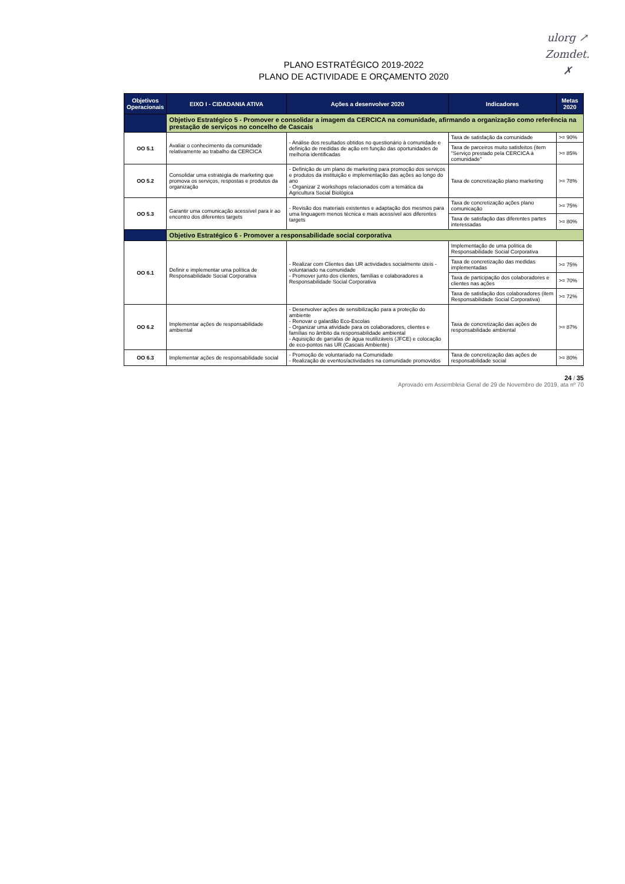ulorg ↗
Zomdet.
✗
PLANO ESTRATÉGICO 2019-2022
PLANO DE ACTIVIDADE E ORÇAMENTO 2020
| Objetivos Operacionais | EIXO I - CIDADANIA ATIVA | Ações a desenvolver 2020 | Indicadores | Metas 2020 |
| --- | --- | --- | --- | --- |
| | Objetivo Estratégico 5 - Promover e consolidar a imagem da CERCICA na comunidade, afirmando a organização como referência na prestação de serviços no concelho de Cascais | | | |
| OO 5.1 | Avaliar o conhecimento da comunidade relativamente ao trabalho da CERCICA | - Análise dos resultados obtidos no questionário à comunidade e definição de medidas de ação em função das oportunidades de melhoria identificadas | Taxa de satisfação da comunidade | >= 90% |
| | | | Taxa de parceiros muito satisfeitos (item "Serviço prestado pela CERCICA à comunidade" | >= 85% |
| OO 5.2 | Consolidar uma estratégia de marketing que promova os serviços, respostas e produtos da organização | - Definição de um plano de marketing para promoção dos serviços e produtos da instituição e implementação das ações ao longo do ano - Organizar 2 workshops relacionados com a temática da Agricultura Social Biológica | Taxa de concretização plano marketing | >= 78% |
| OO 5.3 | Garantir uma comunicação acessível para ir ao encontro dos diferentes targets | - Revisão dos materiais existentes e adaptação dos mesmos para uma linguagem menos técnica e mais acessível aos diferentes targets | Taxa de concretização ações plano comunicação | >= 75% |
| | | | Taxa de satisfação das diferentes partes interessadas | >= 80% |
| | Objetivo Estratégico 6 - Promover a responsabilidade social corporativa | | | |
| OO 6.1 | Definir e implementar uma política de Responsabilidade Social Corporativa | - Realizar com Clientes das UR actividades socialmente úteis - voluntariado na comunidade - Promover junto dos clientes, famílias e colaboradores a Responsabilidade Social Corporativa | Implementação de uma política de Responsabilidade Social Corporativa | |
| | | | Taxa de concretização das medidas implementadas | >= 75% |
| | | | Taxa de participação dos colaboradores e clientes nas ações | >= 70% |
| | | | Taxa de satisfação dos colaboradores (item Responsabilidade Social Corporativa) | >= 72% |
| OO 6.2 | Implementar ações de responsabilidade ambiental | - Desenvolver ações de sensibilização para a proteção do ambiente - Renovar o galardão Eco-Escolas - Organizar uma atividade para os colaboradores, clientes e famílias no âmbito da responsabilidade ambiental - Aquisição de garrafas de água reutilizáveis (JFCE) e colocação de eco-pontos nas UR (Cascais Ambiente) | Taxa de concretização das ações de responsabilidade ambiental | >= 87% |
| OO 6.3 | Implementar ações de responsabilidade social | - Promoção de voluntariado na Comunidade - Realização de eventos/actividades na comunidade promovidos | Taxa de concretização das ações de responsabilidade social | >= 80% |
24 / 35
Aprovado em Assembleia Geral de 29 de Novembro de 2019, ata nº 70